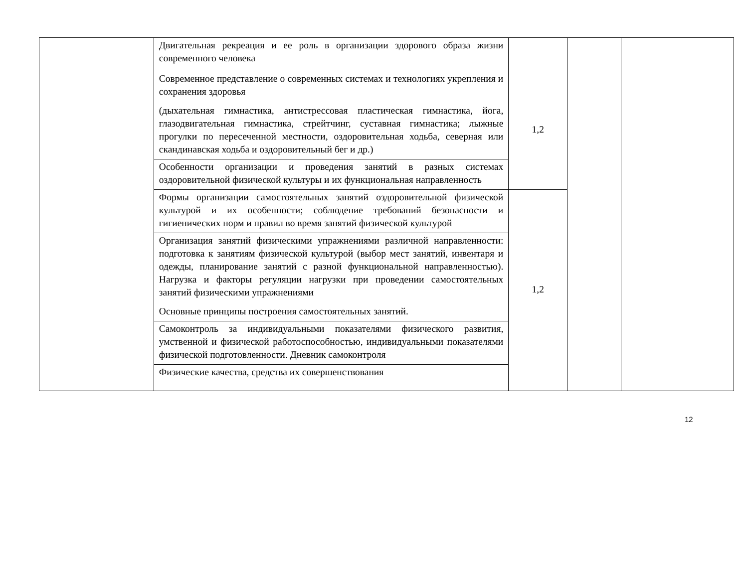| | Двигательная рекреация и ее роль в организации здорового образа жизни современного человека | | | |
| | Современное представление о современных системах и технологиях укрепления и сохранения здоровья (дыхательная гимнастика, антистрессовая пластическая гимнастика, йога, глазодвигательная гимнастика, стрейтчинг, суставная гимнастика; лыжные прогулки по пересеченной местности, оздоровительная ходьба, северная или скандинавская ходьба и оздоровительный бег и др.) | 1,2 | | |
| | Особенности организации и проведения занятий в разных системах оздоровительной физической культуры и их функциональная направленность | | | |
| | Формы организации самостоятельных занятий оздоровительной физической культурой и их особенности; соблюдение требований безопасности и гигиенических норм и правил во время занятий физической культурой | 1,2 | | |
| | Организация занятий физическими упражнениями различной направленности: подготовка к занятиям физической культурой (выбор мест занятий, инвентаря и одежды, планирование занятий с разной функциональной направленностью). Нагрузка и факторы регуляции нагрузки при проведении самостоятельных занятий физическими упражнениями Основные принципы построения самостоятельных занятий. | | | |
| | Самоконтроль за индивидуальными показателями физического развития, умственной и физической работоспособностью, индивидуальными показателями физической подготовленности. Дневник самоконтроля | | | |
| | Физические качества, средства их совершенствования | | | |
12